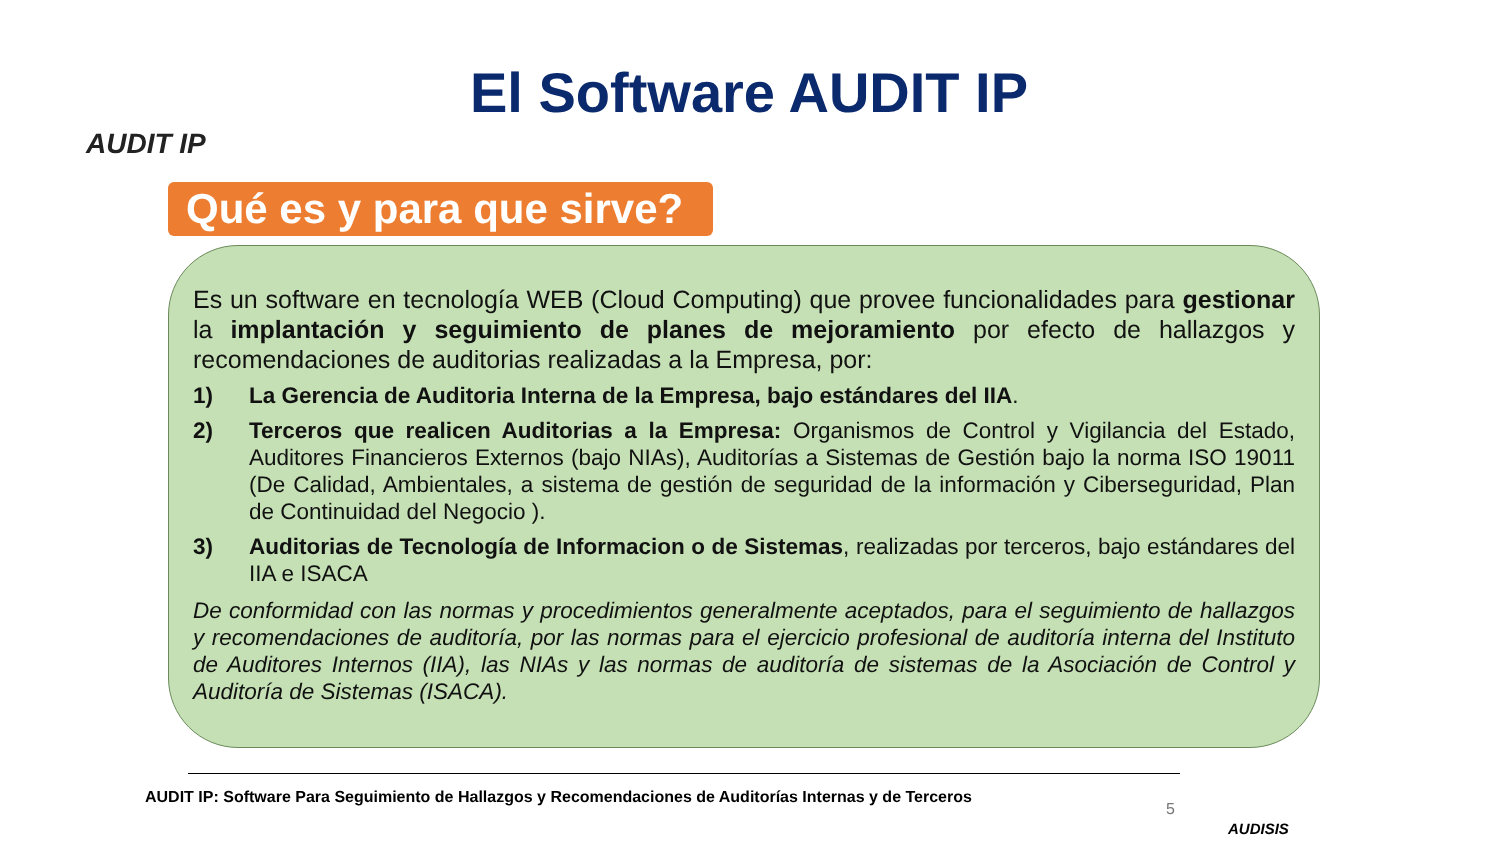AUDIT IP
El Software AUDIT IP
Qué es y para que sirve?
Es un software en tecnología WEB (Cloud Computing) que provee funcionalidades para gestionar la implantación y seguimiento de planes de mejoramiento por efecto de hallazgos y recomendaciones de auditorias realizadas a la Empresa, por:
1) La Gerencia de Auditoria Interna de la Empresa, bajo estándares del IIA.
2) Terceros que realicen Auditorias a la Empresa: Organismos de Control y Vigilancia del Estado, Auditores Financieros Externos (bajo NIAs), Auditorías a Sistemas de Gestión bajo la norma ISO 19011 (De Calidad, Ambientales, a sistema de gestión de seguridad de la información y Ciberseguridad, Plan de Continuidad del Negocio ).
3) Auditorias de Tecnología de Informacion o de Sistemas, realizadas por terceros, bajo estándares del IIA e ISACA
De conformidad con las normas y procedimientos generalmente aceptados, para el seguimiento de hallazgos y recomendaciones de auditoría, por las normas para el ejercicio profesional de auditoría interna del Instituto de Auditores Internos (IIA), las NIAs y las normas de auditoría de sistemas de la Asociación de Control y Auditoría de Sistemas (ISACA).
AUDIT IP: Software Para Seguimiento de Hallazgos y Recomendaciones de Auditorías Internas y de Terceros
5
AUDISIS